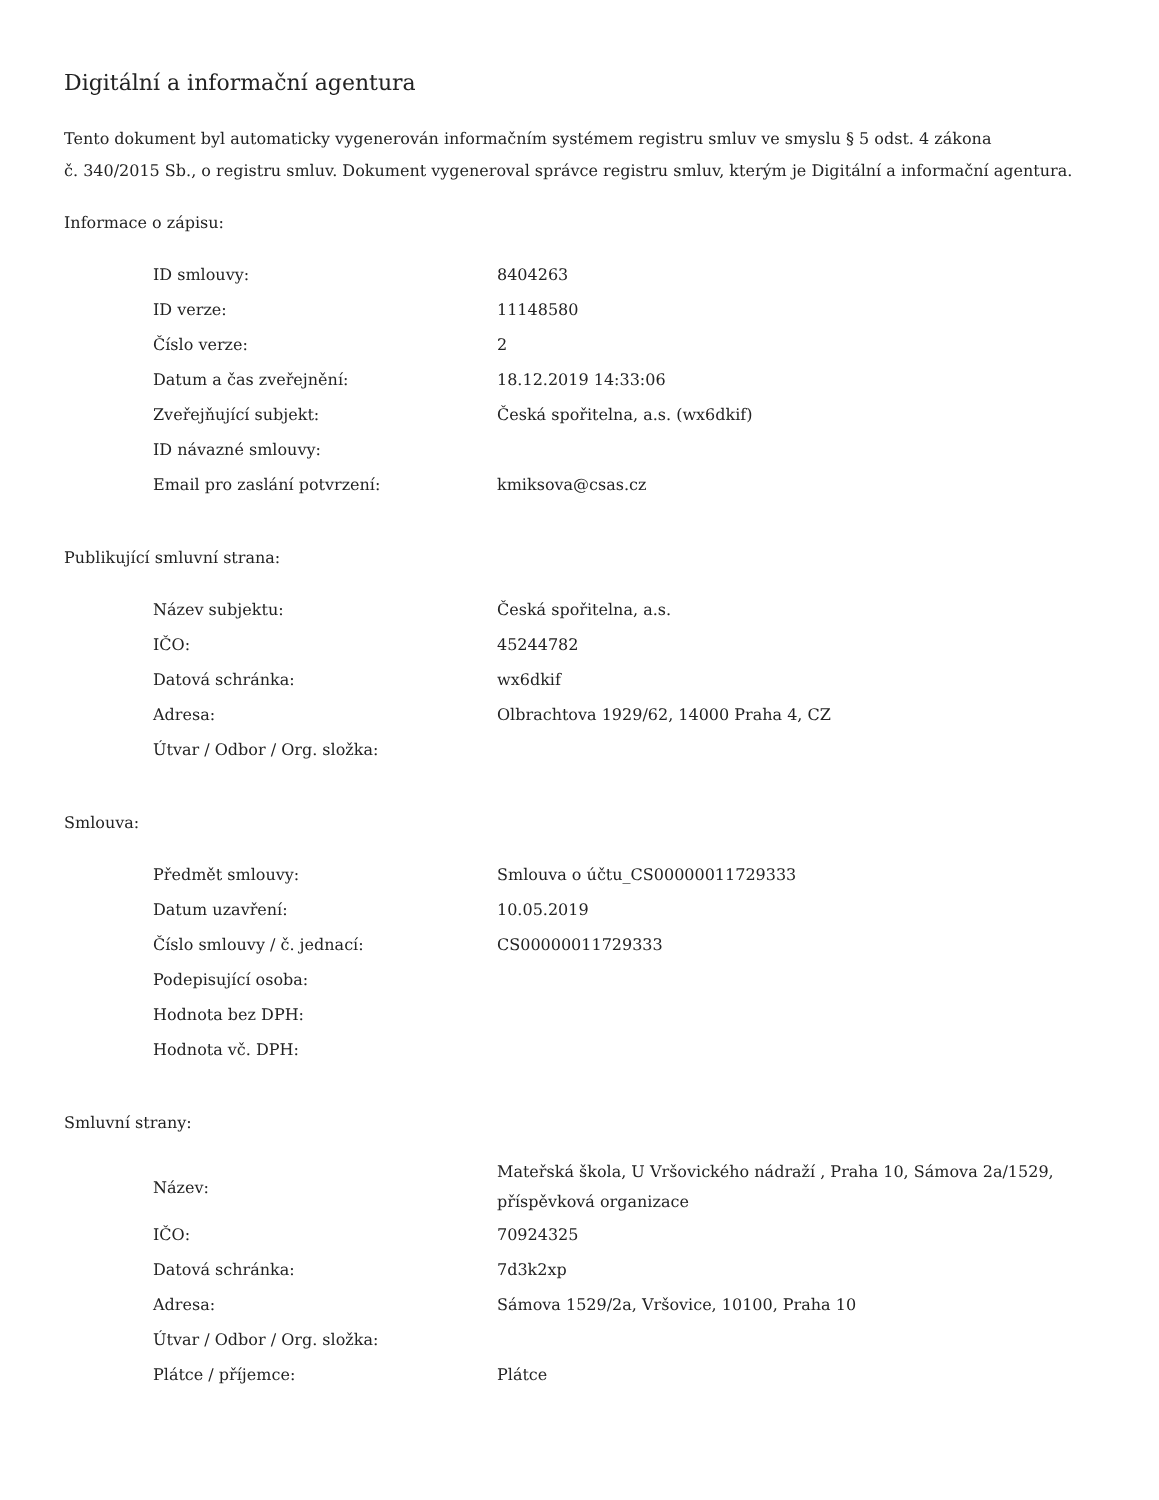Digitální a informační agentura
Tento dokument byl automaticky vygenerován informačním systémem registru smluv ve smyslu § 5 odst. 4 zákona
č. 340/2015 Sb., o registru smluv. Dokument vygeneroval správce registru smluv, kterým je Digitální a informační agentura.
Informace o zápisu:
| ID smlouvy: | 8404263 |
| ID verze: | 11148580 |
| Číslo verze: | 2 |
| Datum a čas zveřejnění: | 18.12.2019 14:33:06 |
| Zveřejňující subjekt: | Česká spořitelna, a.s. (wx6dkif) |
| ID návazné smlouvy: | |
| Email pro zaslání potvrzení: | kmiksova@csas.cz |
Publikující smluvní strana:
| Název subjektu: | Česká spořitelna, a.s. |
| IČO: | 45244782 |
| Datová schránka: | wx6dkif |
| Adresa: | Olbrachtova 1929/62, 14000 Praha 4, CZ |
| Útvar / Odbor / Org. složka: | |
Smlouva:
| Předmět smlouvy: | Smlouva o účtu_CS00000011729333 |
| Datum uzavření: | 10.05.2019 |
| Číslo smlouvy / č. jednací: | CS00000011729333 |
| Podepisující osoba: | |
| Hodnota bez DPH: | |
| Hodnota vč. DPH: | |
Smluvní strany:
| Název: | Mateřská škola, U Vršovického nádraží , Praha 10, Sámova 2a/1529, příspěvková organizace |
| IČO: | 70924325 |
| Datová schránka: | 7d3k2xp |
| Adresa: | Sámova 1529/2a, Vršovice, 10100, Praha 10 |
| Útvar / Odbor / Org. složka: | |
| Plátce / příjemce: | Plátce |